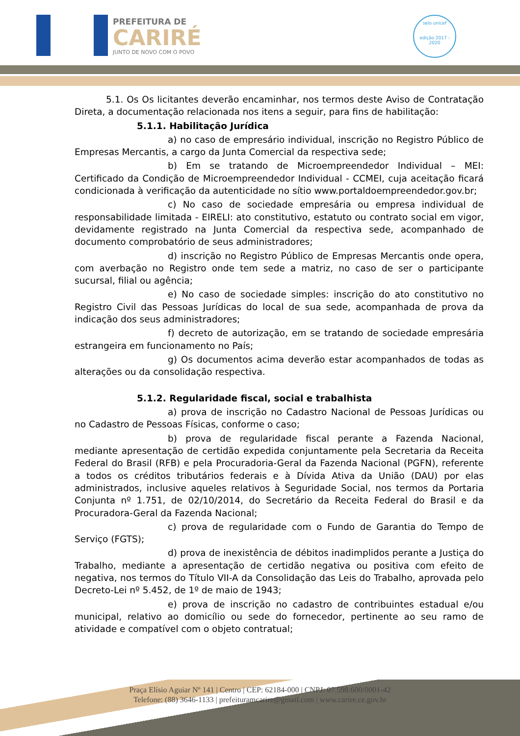PREFEITURA DE
CARIRÉ
JUNTO DE NOVO COM O POVO
selo unicef
edição 2017 - 2020
5.1. Os Os licitantes deverão encaminhar, nos termos deste Aviso de Contratação Direta, a documentação relacionada nos itens a seguir, para fins de habilitação:
5.1.1. Habilitação Jurídica
a) no caso de empresário individual, inscrição no Registro Público de Empresas Mercantis, a cargo da Junta Comercial da respectiva sede;
b) Em se tratando de Microempreendedor Individual – MEI: Certificado da Condição de Microempreendedor Individual - CCMEI, cuja aceitação ficará condicionada à verificação da autenticidade no sítio www.portaldoempreendedor.gov.br;
c) No caso de sociedade empresária ou empresa individual de responsabilidade limitada - EIRELI: ato constitutivo, estatuto ou contrato social em vigor, devidamente registrado na Junta Comercial da respectiva sede, acompanhado de documento comprobatório de seus administradores;
d) inscrição no Registro Público de Empresas Mercantis onde opera, com averbação no Registro onde tem sede a matriz, no caso de ser o participante sucursal, filial ou agência;
e) No caso de sociedade simples: inscrição do ato constitutivo no Registro Civil das Pessoas Jurídicas do local de sua sede, acompanhada de prova da indicação dos seus administradores;
f) decreto de autorização, em se tratando de sociedade empresária estrangeira em funcionamento no País;
g) Os documentos acima deverão estar acompanhados de todas as alterações ou da consolidação respectiva.
5.1.2. Regularidade fiscal, social e trabalhista
a) prova de inscrição no Cadastro Nacional de Pessoas Jurídicas ou no Cadastro de Pessoas Físicas, conforme o caso;
b) prova de regularidade fiscal perante a Fazenda Nacional, mediante apresentação de certidão expedida conjuntamente pela Secretaria da Receita Federal do Brasil (RFB) e pela Procuradoria-Geral da Fazenda Nacional (PGFN), referente a todos os créditos tributários federais e à Dívida Ativa da União (DAU) por elas administrados, inclusive aqueles relativos à Seguridade Social, nos termos da Portaria Conjunta nº 1.751, de 02/10/2014, do Secretário da Receita Federal do Brasil e da Procuradora-Geral da Fazenda Nacional;
c) prova de regularidade com o Fundo de Garantia do Tempo de Serviço (FGTS);
d) prova de inexistência de débitos inadimplidos perante a Justiça do Trabalho, mediante a apresentação de certidão negativa ou positiva com efeito de negativa, nos termos do Título VII-A da Consolidação das Leis do Trabalho, aprovada pelo Decreto-Lei nº 5.452, de 1º de maio de 1943;
e) prova de inscrição no cadastro de contribuintes estadual e/ou municipal, relativo ao domicílio ou sede do fornecedor, pertinente ao seu ramo de atividade e compatível com o objeto contratual;
Praça Elísio Aguiar Nº 141 | Centro | CEP: 62184-000 | CNPJ: 07.598.600/0001-42
Telefone: (88) 3646-1133 | prefeituramcarire@gmail.com | www.carire.ce.gov.br